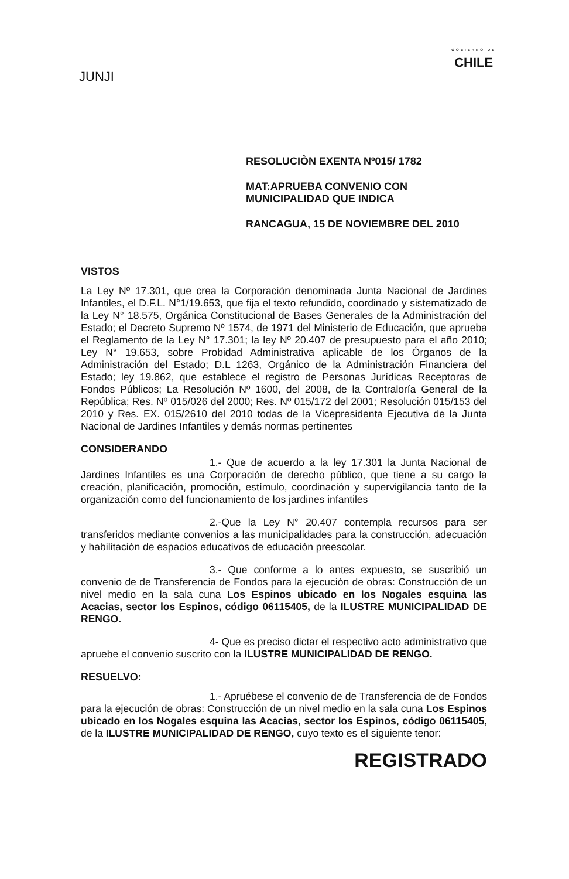JUNJI
GOBIERNO DE
CHILE
RESOLUCIÒN EXENTA Nº015/ 1782
MAT:APRUEBA CONVENIO CON
MUNICIPALIDAD QUE INDICA
RANCAGUA, 15 DE NOVIEMBRE DEL 2010
VISTOS
La Ley Nº 17.301, que crea la Corporación denominada Junta Nacional de Jardines Infantiles, el D.F.L. N°1/19.653, que fija el texto refundido, coordinado y sistematizado de la Ley N° 18.575, Orgánica Constitucional de Bases Generales de la Administración del Estado; el Decreto Supremo Nº 1574, de 1971 del Ministerio de Educación, que aprueba el Reglamento de la Ley N° 17.301; la ley Nº 20.407 de presupuesto para el año 2010; Ley N° 19.653, sobre Probidad Administrativa aplicable de los Órganos de la Administración del Estado; D.L 1263, Orgánico de la Administración Financiera del Estado; ley 19.862, que establece el registro de Personas Jurídicas Receptoras de Fondos Públicos; La Resolución Nº 1600, del 2008, de la Contraloría General de la República; Res. Nº 015/026 del 2000; Res. Nº 015/172 del 2001; Resolución 015/153 del 2010 y Res. EX. 015/2610 del 2010 todas de la Vicepresidenta Ejecutiva de la Junta Nacional de Jardines Infantiles y demás normas pertinentes
CONSIDERANDO
1.- Que de acuerdo a la ley 17.301 la Junta Nacional de Jardines Infantiles es una Corporación de derecho público, que tiene a su cargo la creación, planificación, promoción, estímulo, coordinación y supervigilancia tanto de la organización como del funcionamiento de los jardines infantiles
2.-Que la Ley N° 20.407 contempla recursos para ser transferidos mediante convenios a las municipalidades para la construcción, adecuación y habilitación de espacios educativos de educación preescolar.
3.- Que conforme a lo antes expuesto, se suscribió un convenio de de Transferencia de Fondos para la ejecución de obras: Construcción de un nivel medio en la sala cuna Los Espinos ubicado en los Nogales esquina las Acacias, sector los Espinos, código 06115405, de la ILUSTRE MUNICIPALIDAD DE RENGO.
4- Que es preciso dictar el respectivo acto administrativo que apruebe el convenio suscrito con la ILUSTRE MUNICIPALIDAD DE RENGO.
RESUELVO:
1.- Apruébese el convenio de de Transferencia de de Fondos para la ejecución de obras: Construcción de un nivel medio en la sala cuna Los Espinos ubicado en los Nogales esquina las Acacias, sector los Espinos, código 06115405, de la ILUSTRE MUNICIPALIDAD DE RENGO, cuyo texto es el siguiente tenor:
REGISTRADO